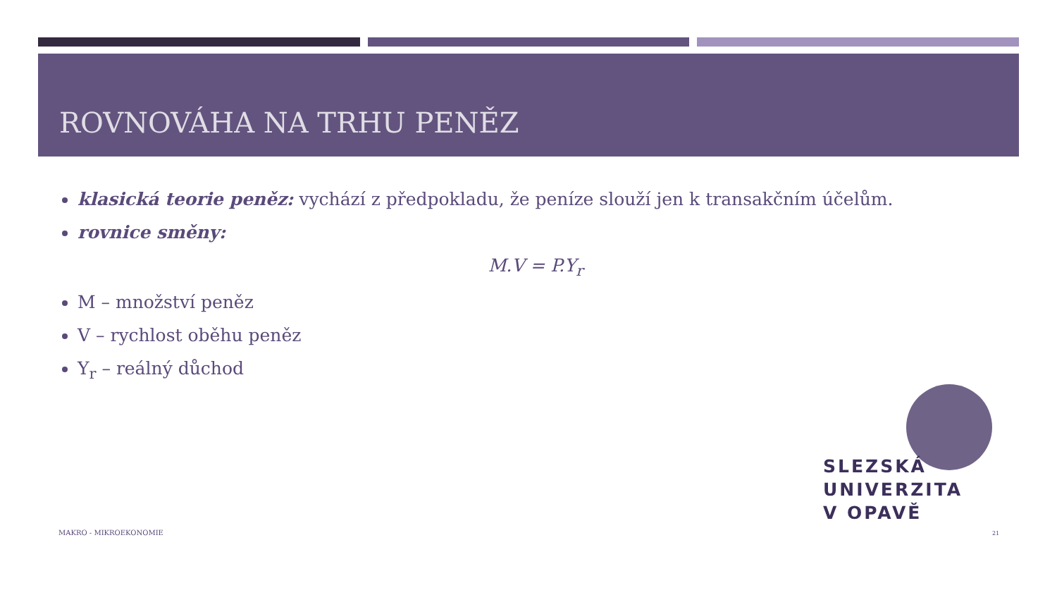ROVNOVÁHA NA TRHU PENĚZ
klasická teorie peněz: vychází z předpokladu, že peníze slouží jen k transakčním účelům.
rovnice směny:
M.V = P.Y<sub>r</sub>
M – množství peněz
V – rychlost oběhu peněz
Y<sub>r</sub> – reálný důchod
SLEZSKÁ
UNIVERZITA
V OPAVĚ
MAKRO - MIKROEKONOMIE 21